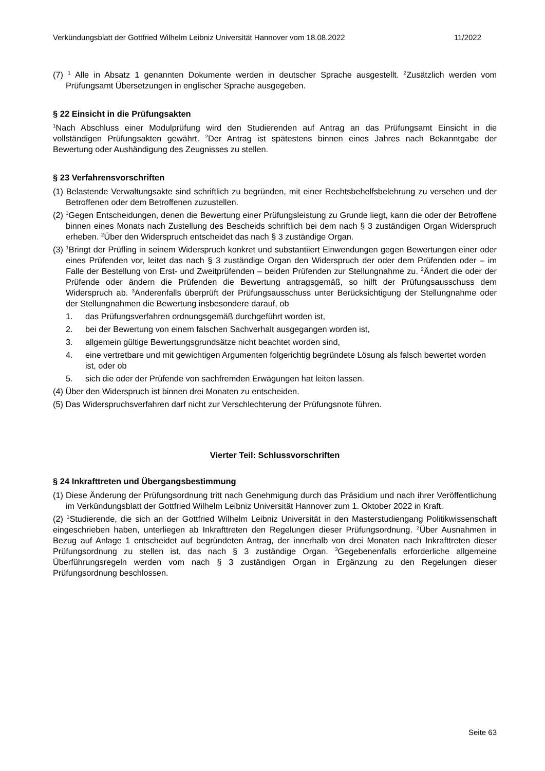Verkündungsblatt der Gottfried Wilhelm Leibniz Universität Hannover vom 18.08.2022 11/2022
(7) <sup>1</sup> Alle in Absatz 1 genannten Dokumente werden in deutscher Sprache ausgestellt. <sup>2</sup>Zusätzlich werden vom Prüfungsamt Übersetzungen in englischer Sprache ausgegeben.
§ 22 Einsicht in die Prüfungsakten
<sup>1</sup> Nach Abschluss einer Modulprüfung wird den Studierenden auf Antrag an das Prüfungsamt Einsicht in die vollständigen Prüfungsakten gewährt. <sup>2</sup>Der Antrag ist spätestens binnen eines Jahres nach Bekanntgabe der Bewertung oder Aushändigung des Zeugnisses zu stellen.
§ 23 Verfahrensvorschriften
(1) Belastende Verwaltungsakte sind schriftlich zu begründen, mit einer Rechtsbehelfsbelehrung zu versehen und der Betroffenen oder dem Betroffenen zuzustellen.
(2) <sup>1</sup>Gegen Entscheidungen, denen die Bewertung einer Prüfungsleistung zu Grunde liegt, kann die oder der Betroffene binnen eines Monats nach Zustellung des Bescheids schriftlich bei dem nach § 3 zuständigen Organ Widerspruch erheben. <sup>2</sup>Über den Widerspruch entscheidet das nach § 3 zuständige Organ.
(3) <sup>1</sup>Bringt der Prüfling in seinem Widerspruch konkret und substantiiert Einwendungen gegen Bewertungen einer oder eines Prüfenden vor, leitet das nach § 3 zuständige Organ den Widerspruch der oder dem Prüfenden oder – im Falle der Bestellung von Erst- und Zweitprüfenden – beiden Prüfenden zur Stellungnahme zu. <sup>2</sup>Ändert die oder der Prüfende oder ändern die Prüfenden die Bewertung antragsgemäß, so hilft der Prüfungsausschuss dem Widerspruch ab. <sup>3</sup>Anderenfalls überprüft der Prüfungsausschuss unter Berücksichtigung der Stellungnahme oder der Stellungnahmen die Bewertung insbesondere darauf, ob
1. das Prüfungsverfahren ordnungsgemäß durchgeführt worden ist,
2. bei der Bewertung von einem falschen Sachverhalt ausgegangen worden ist,
3. allgemein gültige Bewertungsgrundsätze nicht beachtet worden sind,
4. eine vertretbare und mit gewichtigen Argumenten folgerichtig begründete Lösung als falsch bewertet worden ist, oder ob
5. sich die oder der Prüfende von sachfremden Erwägungen hat leiten lassen.
(4) Über den Widerspruch ist binnen drei Monaten zu entscheiden.
(5) Das Widerspruchsverfahren darf nicht zur Verschlechterung der Prüfungsnote führen.
Vierter Teil: Schlussvorschriften
§ 24 Inkrafttreten und Übergangsbestimmung
(1) Diese Änderung der Prüfungsordnung tritt nach Genehmigung durch das Präsidium und nach ihrer Veröffentlichung im Verkündungsblatt der Gottfried Wilhelm Leibniz Universität Hannover zum 1. Oktober 2022 in Kraft.
(2) <sup>1</sup>Studierende, die sich an der Gottfried Wilhelm Leibniz Universität in den Masterstudiengang Politikwissenschaft eingeschrieben haben, unterliegen ab Inkrafttreten den Regelungen dieser Prüfungsordnung. <sup>2</sup>Über Ausnahmen in Bezug auf Anlage 1 entscheidet auf begründeten Antrag, der innerhalb von drei Monaten nach Inkrafttreten dieser Prüfungsordnung zu stellen ist, das nach § 3 zuständige Organ. <sup>3</sup>Gegebenenfalls erforderliche allgemeine Überführungsregeln werden vom nach § 3 zuständigen Organ in Ergänzung zu den Regelungen dieser Prüfungsordnung beschlossen.
Seite 63